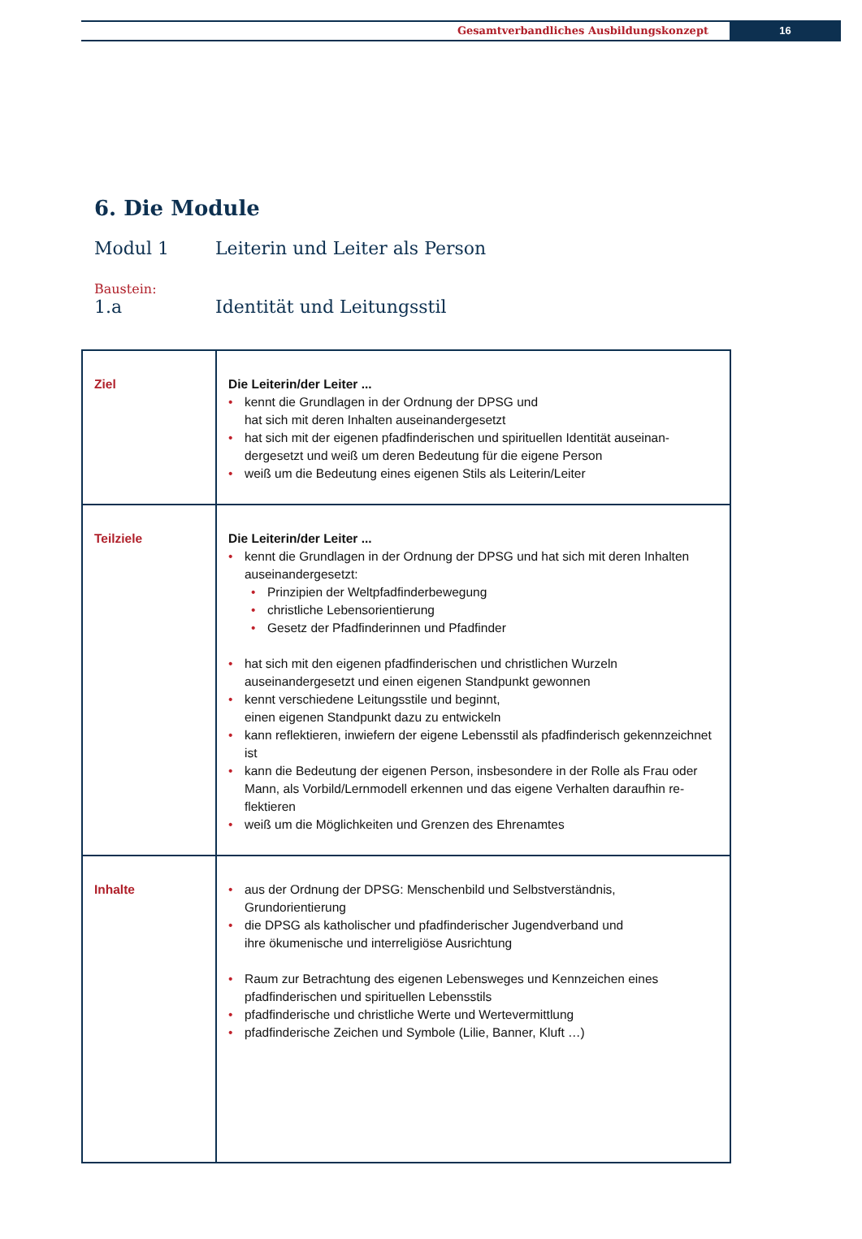Gesamtverbandliches Ausbildungskonzept
16
6. Die Module
Modul 1 Leiterin und Leiter als Person
Baustein:
1.a Identität und Leitungsstil
| Ziel | Die Leiterin/der Leiter ... • kennt die Grundlagen in der Ordnung der DPSG und hat sich mit deren Inhalten auseinandergesetzt • hat sich mit der eigenen pfadfinderischen und spirituellen Identität auseinan-dergesetzt und weiß um deren Bedeutung für die eigene Person • weiß um die Bedeutung eines eigenen Stils als Leiterin/Leiter |
| Teilziele | Die Leiterin/der Leiter ... • kennt die Grundlagen in der Ordnung der DPSG und hat sich mit deren Inhalten auseinandergesetzt: • Prinzipien der Weltpfadfinderbewegung • christliche Lebensorientierung • Gesetz der Pfadfinderinnen und Pfadfinder • hat sich mit den eigenen pfadfinderischen und christlichen Wurzeln auseinandergesetzt und einen eigenen Standpunkt gewonnen • kennt verschiedene Leitungsstile und beginnt, einen eigenen Standpunkt dazu zu entwickeln • kann reflektieren, inwiefern der eigene Lebensstil als pfadfinderisch gekennzeichnet ist • kann die Bedeutung der eigenen Person, insbesondere in der Rolle als Frau oder Mann, als Vorbild/Lernmodell erkennen und das eigene Verhalten daraufhin re-flektieren • weiß um die Möglichkeiten und Grenzen des Ehrenamtes |
| Inhalte | • aus der Ordnung der DPSG: Menschenbild und Selbstverständnis, Grundorientierung • die DPSG als katholischer und pfadfinderischer Jugendverband und ihre ökumenische und interreligiöse Ausrichtung • Raum zur Betrachtung des eigenen Lebensweges und Kennzeichen eines pfadfinderischen und spirituellen Lebensstils • pfadfinderische und christliche Werte und Wertevermittlung • pfadfinderische Zeichen und Symbole (Lilie, Banner, Kluft …) |